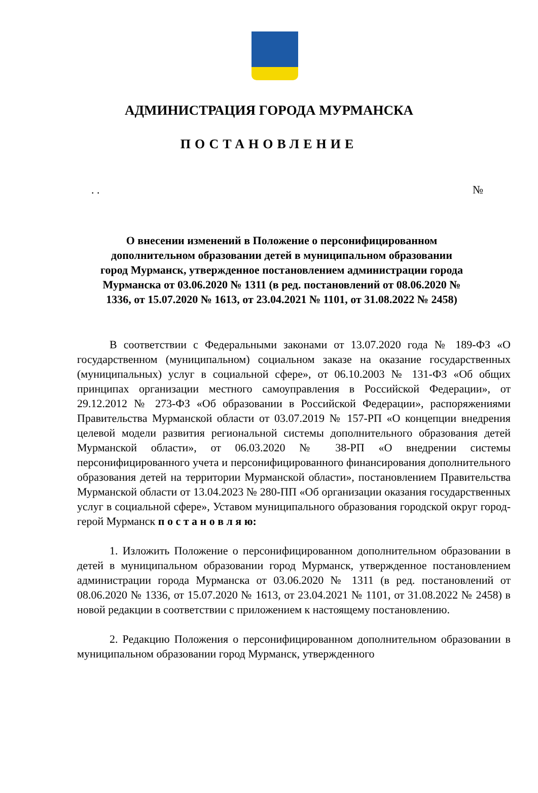АДМИНИСТРАЦИЯ ГОРОДА МУРМАНСКА
ПОСТАНОВЛЕНИЕ
. . №
О внесении изменений в Положение о персонифицированном дополнительном образовании детей в муниципальном образовании город Мурманск, утвержденное постановлением администрации города Мурманска от 03.06.2020 № 1311 (в ред. постановлений от 08.06.2020 № 1336, от 15.07.2020 № 1613, от 23.04.2021 № 1101, от 31.08.2022 № 2458)
В соответствии с Федеральными законами от 13.07.2020 года № 189-ФЗ «О государственном (муниципальном) социальном заказе на оказание государственных (муниципальных) услуг в социальной сфере», от 06.10.2003 № 131-ФЗ «Об общих принципах организации местного самоуправления в Российской Федерации», от 29.12.2012 № 273-ФЗ «Об образовании в Российской Федерации», распоряжениями Правительства Мурманской области от 03.07.2019 № 157-РП «О концепции внедрения целевой модели развития региональной системы дополнительного образования детей Мурманской области», от 06.03.2020 № 38-РП «О внедрении системы персонифицированного учета и персонифицированного финансирования дополнительного образования детей на территории Мурманской области», постановлением Правительства Мурманской области от 13.04.2023 № 280-ПП «Об организации оказания государственных услуг в социальной сфере», Уставом муниципального образования городской округ город-герой Мурманск п о с т а н о в л я ю:
1. Изложить Положение о персонифицированном дополнительном образовании в детей в муниципальном образовании город Мурманск, утвержденное постановлением администрации города Мурманска от 03.06.2020 № 1311 (в ред. постановлений от 08.06.2020 № 1336, от 15.07.2020 № 1613, от 23.04.2021 № 1101, от 31.08.2022 № 2458) в новой редакции в соответствии с приложением к настоящему постановлению.
2. Редакцию Положения о персонифицированном дополнительном образовании в муниципальном образовании город Мурманск, утвержденного